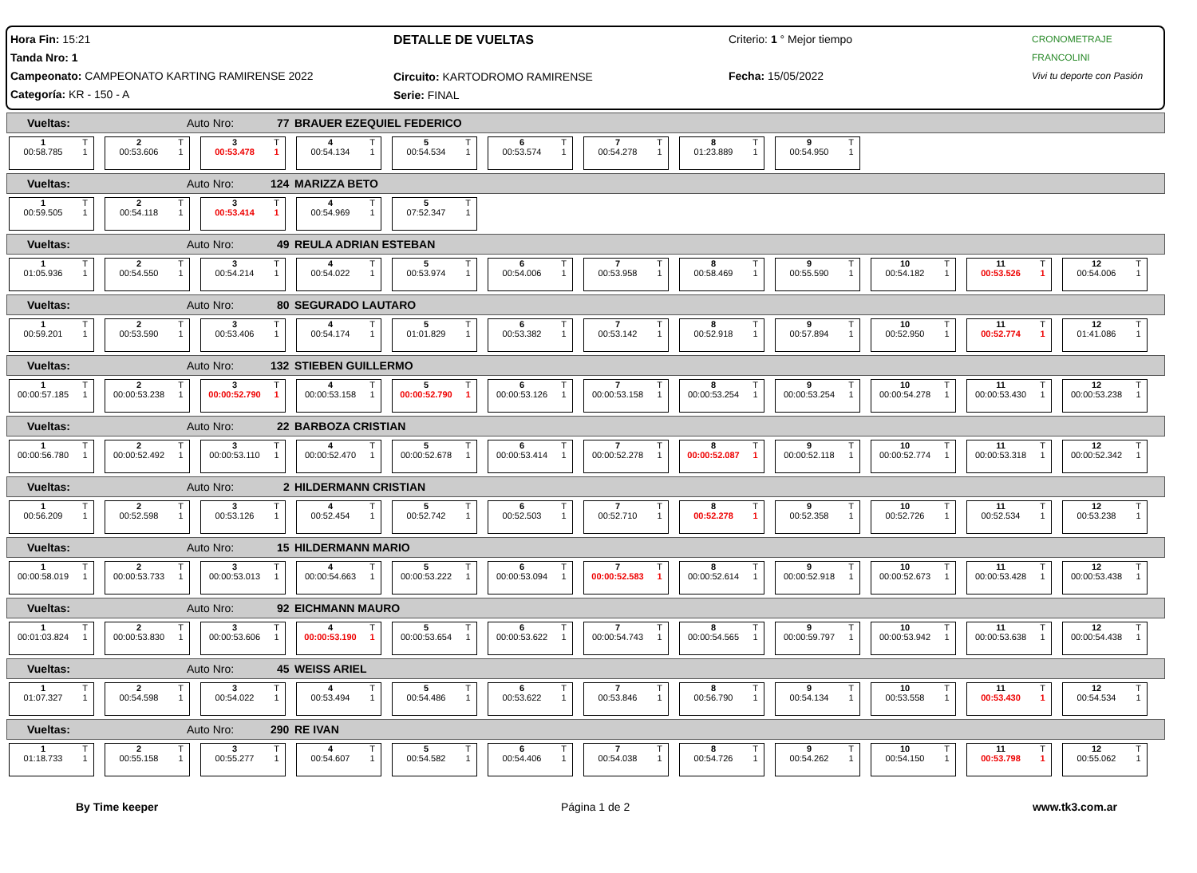Hora Fin: 15:21
Tanda Nro: 1
Campeonato: CAMPEONATO KARTING RAMIRENSE 2022
Categoría: KR - 150 - A
DETALLE DE VUELTAS
Circuito: KARTODROMO RAMIRENSE
Serie: FINAL
Criterio: 1 ° Mejor tiempo
Fecha: 15/05/2022
CRONOMETRAJE FRANCOLINI
Vivi tu deporte con Pasión
Vueltas: Auto Nro: 77 BRAUER EZEQUIEL FEDERICO
1
00:58.785 T
1
2
00:53.606 T
1
3
00:53.478 T
1
4
00:54.134 T
1
5
00:54.534 T
1
6
00:53.574 T
1
7
00:54.278 T
1
8
01:23.889 T
1
9
00:54.950 T
1
Vueltas: Auto Nro: 124 MARIZZA BETO
1
00:59.505 T
1
2
00:54.118 T
1
3
00:53.414 T
1
4
00:54.969 T
1
5
07:52.347 T
1
Vueltas: Auto Nro: 49 REULA ADRIAN ESTEBAN
1
01:05.936 T
1
2
00:54.550 T
1
3
00:54.214 T
1
4
00:54.022 T
1
5
00:53.974 T
1
6
00:54.006 T
1
7
00:53.958 T
1
8
00:58.469 T
1
9
00:55.590 T
1
10
00:54.182 T
1
11
00:53.526 T
1
12
00:54.006 T
1
Vueltas: Auto Nro: 80 SEGURADO LAUTARO
1
00:59.201 T
1
2
00:53.590 T
1
3
00:53.406 T
1
4
00:54.174 T
1
5
01:01.829 T
1
6
00:53.382 T
1
7
00:53.142 T
1
8
00:52.918 T
1
9
00:57.894 T
1
10
00:52.950 T
1
11
00:52.774 T
1
12
01:41.086 T
1
Vueltas: Auto Nro: 132 STIEBEN GUILLERMO
1
00:00:57.185 T
1
2
00:00:53.238 T
1
3
00:00:52.790 T
1
4
00:00:53.158 T
1
5
00:00:52.790 T
1
6
00:00:53.126 T
1
7
00:00:53.158 T
1
8
00:00:53.254 T
1
9
00:00:53.254 T
1
10
00:00:54.278 T
1
11
00:00:53.430 T
1
12
00:00:53.238 T
1
Vueltas: Auto Nro: 22 BARBOZA CRISTIAN
1
00:00:56.780 T
1
2
00:00:52.492 T
1
3
00:00:53.110 T
1
4
00:00:52.470 T
1
5
00:00:52.678 T
1
6
00:00:53.414 T
1
7
00:00:52.278 T
1
8
00:00:52.087 T
1
9
00:00:52.118 T
1
10
00:00:52.774 T
1
11
00:00:53.318 T
1
12
00:00:52.342 T
1
Vueltas: Auto Nro: 2 HILDERMANN CRISTIAN
1
00:56.209 T
1
2
00:52.598 T
1
3
00:53.126 T
1
4
00:52.454 T
1
5
00:52.742 T
1
6
00:52.503 T
1
7
00:52.710 T
1
8
00:52.278 T
1
9
00:52.358 T
1
10
00:52.726 T
1
11
00:52.534 T
1
12
00:53.238 T
1
Vueltas: Auto Nro: 15 HILDERMANN MARIO
1
00:00:58.019 T
1
2
00:00:53.733 T
1
3
00:00:53.013 T
1
4
00:00:54.663 T
1
5
00:00:53.222 T
1
6
00:00:53.094 T
1
7
00:00:52.583 T
1
8
00:00:52.614 T
1
9
00:00:52.918 T
1
10
00:00:52.673 T
1
11
00:00:53.428 T
1
12
00:00:53.438 T
1
Vueltas: Auto Nro: 92 EICHMANN MAURO
1
00:01:03.824 T
1
2
00:00:53.830 T
1
3
00:00:53.606 T
1
4
00:00:53.190 T
1
5
00:00:53.654 T
1
6
00:00:53.622 T
1
7
00:00:54.743 T
1
8
00:00:54.565 T
1
9
00:00:59.797 T
1
10
00:00:53.942 T
1
11
00:00:53.638 T
1
12
00:00:54.438 T
1
Vueltas: Auto Nro: 45 WEISS ARIEL
1
01:07.327 T
1
2
00:54.598 T
1
3
00:54.022 T
1
4
00:53.494 T
1
5
00:54.486 T
1
6
00:53.622 T
1
7
00:53.846 T
1
8
00:56.790 T
1
9
00:54.134 T
1
10
00:53.558 T
1
11
00:53.430 T
1
12
00:54.534 T
1
Vueltas: Auto Nro: 290 RE IVAN
1
01:18.733 T
1
2
00:55.158 T
1
3
00:55.277 T
1
4
00:54.607 T
1
5
00:54.582 T
1
6
00:54.406 T
1
7
00:54.038 T
1
8
00:54.726 T
1
9
00:54.262 T
1
10
00:54.150 T
1
11
00:53.798 T
1
12
00:55.062 T
1
By Time keeper Página 1 de 2 www.tk3.com.ar